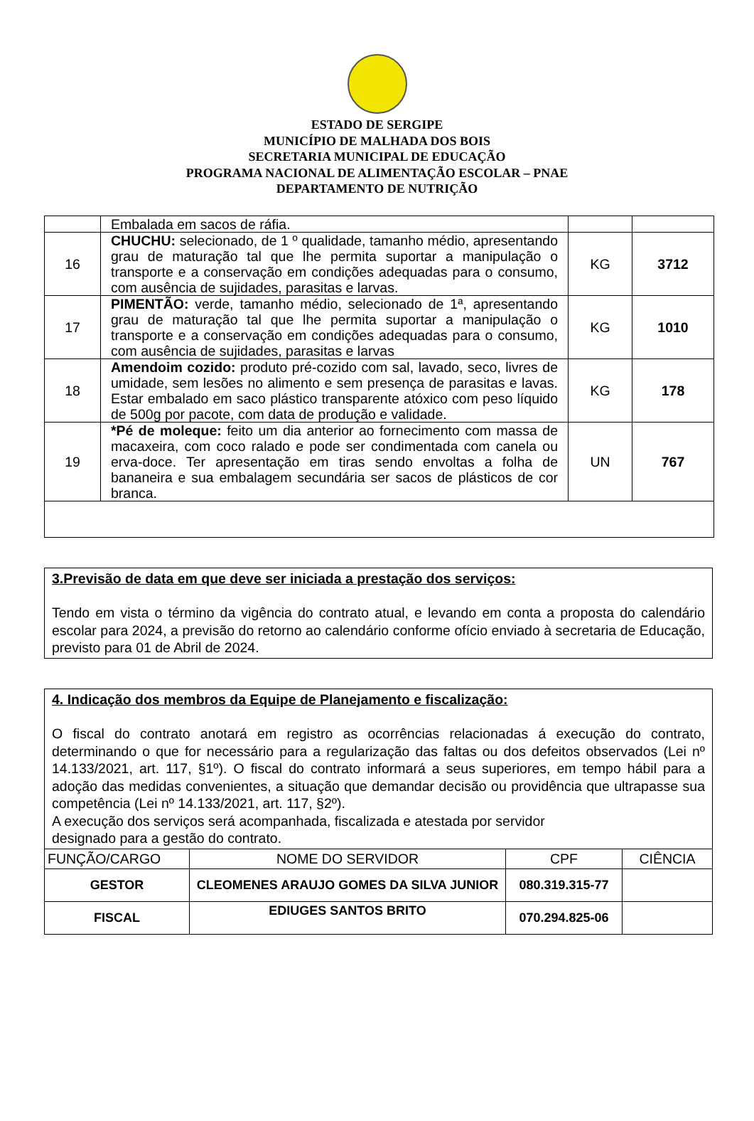ESTADO DE SERGIPE
MUNICÍPIO DE MALHADA DOS BOIS
SECRETARIA MUNICIPAL DE EDUCAÇÃO
PROGRAMA NACIONAL DE ALIMENTAÇÃO ESCOLAR – PNAE
DEPARTAMENTO DE NUTRIÇÃO
| | Embalada em sacos de ráfia. | | |
| 16 | CHUCHU: selecionado, de 1 º qualidade, tamanho médio, apresentando grau de maturação tal que lhe permita suportar a manipulação o transporte e a conservação em condições adequadas para o consumo, com ausência de sujidades, parasitas e larvas. | KG | 3712 |
| 17 | PIMENTÃO: verde, tamanho médio, selecionado de 1ª, apresentando grau de maturação tal que lhe permita suportar a manipulação o transporte e a conservação em condições adequadas para o consumo, com ausência de sujidades, parasitas e larvas | KG | 1010 |
| 18 | Amendoim cozido: produto pré-cozido com sal, lavado, seco, livres de umidade, sem lesões no alimento e sem presença de parasitas e lavas. Estar embalado em saco plástico transparente atóxico com peso líquido de 500g por pacote, com data de produção e validade. | KG | 178 |
| 19 | *Pé de moleque: feito um dia anterior ao fornecimento com massa de macaxeira, com coco ralado e pode ser condimentada com canela ou erva-doce. Ter apresentação em tiras sendo envoltas a folha de bananeira e sua embalagem secundária ser sacos de plásticos de cor branca. | UN | 767 |
3.Previsão de data em que deve ser iniciada a prestação dos serviços:
Tendo em vista o término da vigência do contrato atual, e levando em conta a proposta do calendário escolar para 2024, a previsão do retorno ao calendário conforme ofício enviado à secretaria de Educação, previsto para 01 de Abril de 2024.
4. Indicação dos membros da Equipe de Planejamento e fiscalização:
O fiscal do contrato anotará em registro as ocorrências relacionadas á execução do contrato, determinando o que for necessário para a regularização das faltas ou dos defeitos observados (Lei nº 14.133/2021, art. 117, §1º). O fiscal do contrato informará a seus superiores, em tempo hábil para a adoção das medidas convenientes, a situação que demandar decisão ou providência que ultrapasse sua competência (Lei nº 14.133/2021, art. 117, §2º).
A execução dos serviços será acompanhada, fiscalizada e atestada por servidor
designado para a gestão do contrato.
| FUNÇÃO/CARGO | NOME DO SERVIDOR | CPF | CIÊNCIA |
| GESTOR | CLEOMENES ARAUJO GOMES DA SILVA JUNIOR | 080.319.315-77 | |
| FISCAL | EDIUGES SANTOS BRITO | 070.294.825-06 | |